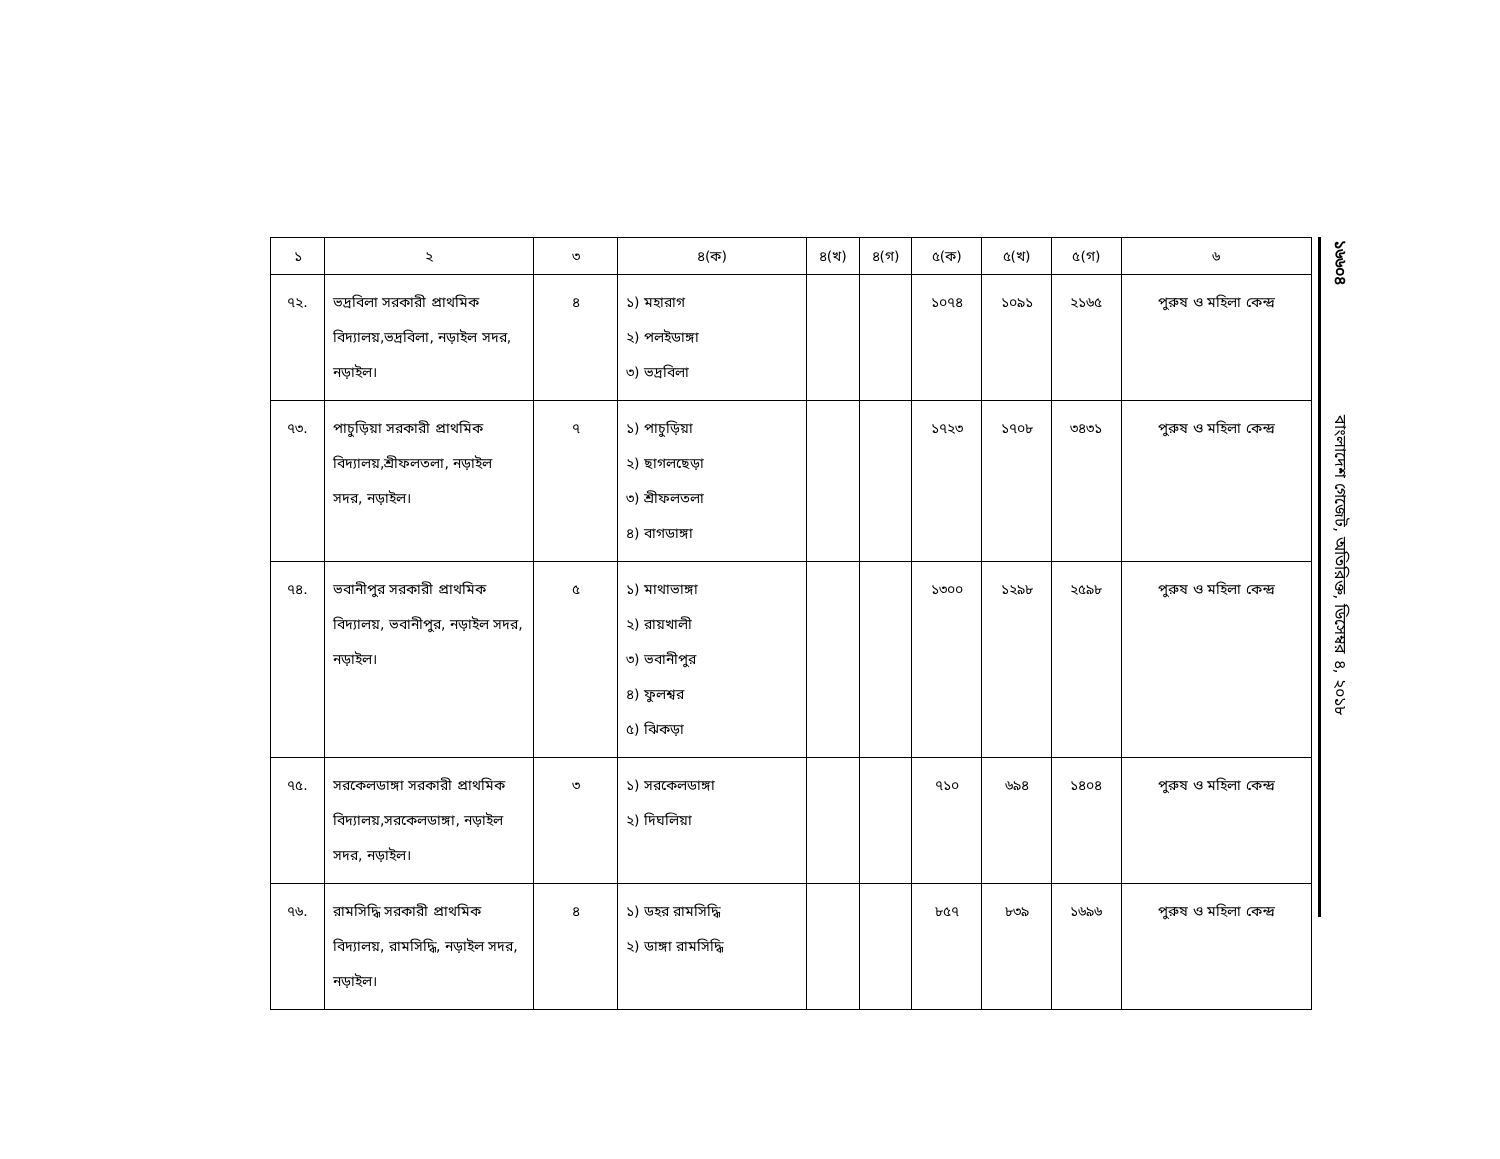| ১ | ২ | ৩ | ৪(ক) | ৪(খ) | ৪(গ) | ৫(ক) | ৫(খ) | ৫(গ) | ৬ |
| --- | --- | --- | --- | --- | --- | --- | --- | --- | --- |
| ৭২. | ভদ্রবিলা সরকারী প্রাথমিক বিদ্যালয়,ভদ্রবিলা, নড়াইল সদর, নড়াইল। | ৪ | ১) মহারাগ ২) পলইডাঙ্গা ৩) ভদ্রবিলা | | | ১০৭৪ | ১০৯১ | ২১৬৫ | পুরুষ ও মহিলা কেন্দ্র |
| ৭৩. | পাচুড়িয়া সরকারী প্রাথমিক বিদ্যালয়,শ্রীফলতলা, নড়াইল সদর, নড়াইল। | ৭ | ১) পাচুড়িয়া ২) ছাগলছেড়া ৩) শ্রীফলতলা ৪) বাগডাঙ্গা | | | ১৭২৩ | ১৭০৮ | ৩৪৩১ | পুরুষ ও মহিলা কেন্দ্র |
| ৭৪. | ভবানীপুর সরকারী প্রাথমিক বিদ্যালয়, ভবানীপুর, নড়াইল সদর, নড়াইল। | ৫ | ১) মাথাভাঙ্গা ২) রায়খালী ৩) ভবানীপুর ৪) ফুলশ্বর ৫) ঝিকড়া | | | ১৩০০ | ১২৯৮ | ২৫৯৮ | পুরুষ ও মহিলা কেন্দ্র |
| ৭৫. | সরকেলডাঙ্গা সরকারী প্রাথমিক বিদ্যালয়,সরকেলডাঙ্গা, নড়াইল সদর, নড়াইল। | ৩ | ১) সরকেলডাঙ্গা ২) দিঘলিয়া | | | ৭১০ | ৬৯৪ | ১৪০৪ | পুরুষ ও মহিলা কেন্দ্র |
| ৭৬. | রামসিদ্ধি সরকারী প্রাথমিক বিদ্যালয়, রামসিদ্ধি, নড়াইল সদর, নড়াইল। | ৪ | ১) ডহর রামসিদ্ধি ২) ডাঙ্গা রামসিদ্ধি | | | ৮৫৭ | ৮৩৯ | ১৬৯৬ | পুরুষ ও মহিলা কেন্দ্র |
১৬৬০৪ বাংলাদেশ গেজেট, অতিরিক্ত, ডিসেম্বর ৪, ২০১৮